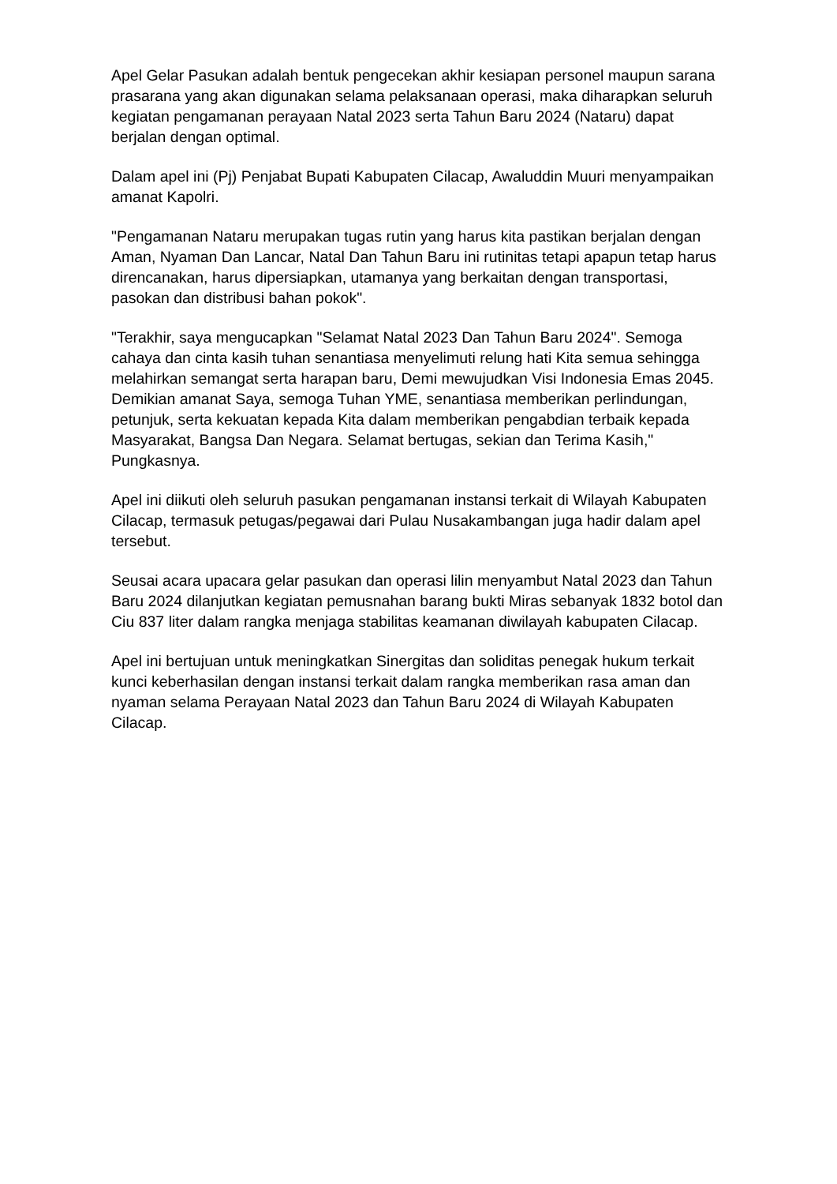Apel Gelar Pasukan adalah bentuk pengecekan akhir kesiapan personel maupun sarana prasarana yang akan digunakan selama pelaksanaan operasi, maka diharapkan seluruh kegiatan pengamanan perayaan Natal 2023 serta Tahun Baru 2024 (Nataru) dapat berjalan dengan optimal.
Dalam apel ini (Pj) Penjabat Bupati Kabupaten Cilacap, Awaluddin Muuri menyampaikan amanat Kapolri.
"Pengamanan Nataru merupakan tugas rutin yang harus kita pastikan berjalan dengan Aman, Nyaman Dan Lancar, Natal Dan Tahun Baru ini rutinitas tetapi apapun tetap harus direncanakan, harus dipersiapkan, utamanya yang berkaitan dengan transportasi, pasokan dan distribusi bahan pokok".
"Terakhir, saya mengucapkan "Selamat Natal 2023 Dan Tahun Baru 2024". Semoga cahaya dan cinta kasih tuhan senantiasa menyelimuti relung hati Kita semua sehingga melahirkan semangat serta harapan baru, Demi mewujudkan Visi Indonesia Emas 2045. Demikian amanat Saya, semoga Tuhan YME, senantiasa memberikan perlindungan, petunjuk, serta kekuatan kepada Kita dalam memberikan pengabdian terbaik kepada Masyarakat, Bangsa Dan Negara. Selamat bertugas, sekian dan Terima Kasih," Pungkasnya.
Apel ini diikuti oleh seluruh pasukan pengamanan instansi terkait di Wilayah Kabupaten Cilacap, termasuk petugas/pegawai dari Pulau Nusakambangan juga hadir dalam apel tersebut.
Seusai acara upacara gelar pasukan dan operasi lilin menyambut Natal 2023 dan Tahun Baru 2024 dilanjutkan kegiatan pemusnahan barang bukti Miras sebanyak 1832 botol dan Ciu 837 liter dalam rangka menjaga stabilitas keamanan diwilayah kabupaten Cilacap.
Apel ini bertujuan untuk meningkatkan Sinergitas dan soliditas penegak hukum terkait kunci keberhasilan dengan instansi terkait dalam rangka memberikan rasa aman dan nyaman selama Perayaan Natal 2023 dan Tahun Baru 2024 di Wilayah Kabupaten Cilacap.